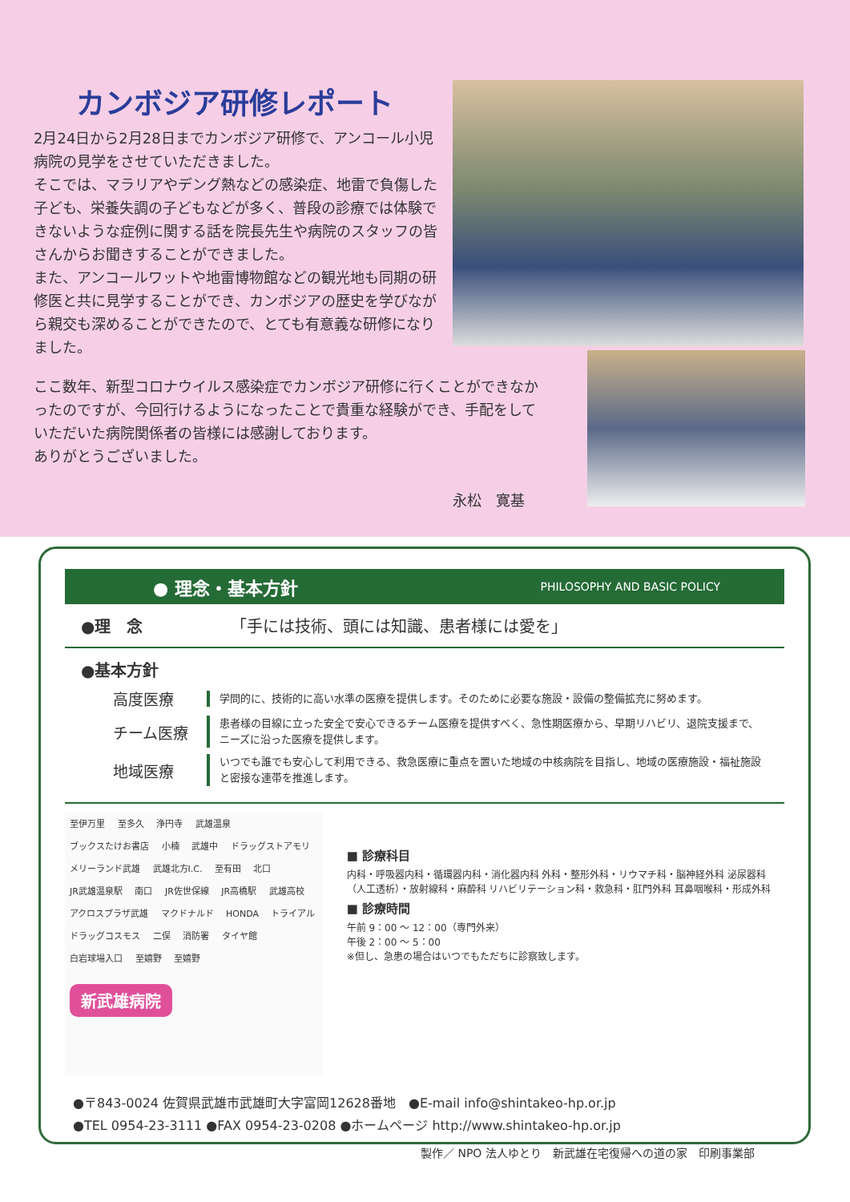カンボジア研修レポート
2月24日から2月28日までカンボジア研修で、アンコール小児病院の見学をさせていただきました。
そこでは、マラリアやデング熱などの感染症、地雷で負傷した子ども、栄養失調の子どもなどが多く、普段の診療では体験できないような症例に関する話を院長先生や病院のスタッフの皆さんからお聞きすることができました。
また、アンコールワットや地雷博物館などの観光地も同期の研修医と共に見学することができ、カンボジアの歴史を学びながら親交も深めることができたので、とても有意義な研修になりました。
ここ数年、新型コロナウイルス感染症でカンボジア研修に行くことができなかったのですが、今回行けるようになったことで貴重な経験ができ、手配をしていただいた病院関係者の皆様には感謝しております。
ありがとうございました。
永松　寛基
● 理念・基本方針 PHILOSOPHY AND BASIC POLICY
●理　念　　　　　　「手には技術、頭には知識、患者様には愛を」
●基本方針
高度医療
学問的に、技術的に高い水準の医療を提供します。そのために必要な施設・設備の整備拡充に努めます。
チーム医療
患者様の目線に立った安全で安心できるチーム医療を提供すべく、急性期医療から、早期リハビリ、退院支援まで、ニーズに沿った医療を提供します。
地域医療
いつでも誰でも安心して利用できる、救急医療に重点を置いた地域の中核病院を目指し、地域の医療施設・福祉施設と密接な連帯を推進します。
至伊万里 至多久 浄円寺 武雄温泉 ブックスたけお書店 小楠 武雄中 ドラッグストアモリ メリーランド武雄 武雄北方I.C. 至有田 北口 JR武雄温泉駅 南口 JR佐世保線 JR高橋駅 武雄高校 アクロスプラザ武雄 マクドナルド HONDA トライアル ドラッグコスモス 二俣 消防署 タイヤ館 白岩球場入口 至嬉野 至嬉野
新武雄病院
■ 診療科目
内科・呼吸器内科・循環器内科・消化器内科 外科・整形外科・リウマチ科・脳神経外科 泌尿器科（人工透析）・放射線科・麻酔科 リハビリテーション科・救急科・肛門外科 耳鼻咽喉科・形成外科
■ 診療時間
午前 9：00 ～ 12：00（専門外来）
午後 2：00 ～ 5：00
※但し、急患の場合はいつでもただちに診察致します。
●〒843-0024 佐賀県武雄市武雄町大字富岡12628番地　●E-mail info@shintakeo-hp.or.jp
●TEL 0954-23-3111 ●FAX 0954-23-0208 ●ホームページ http://www.shintakeo-hp.or.jp
製作／ NPO 法人ゆとり　新武雄在宅復帰への道の家　印刷事業部